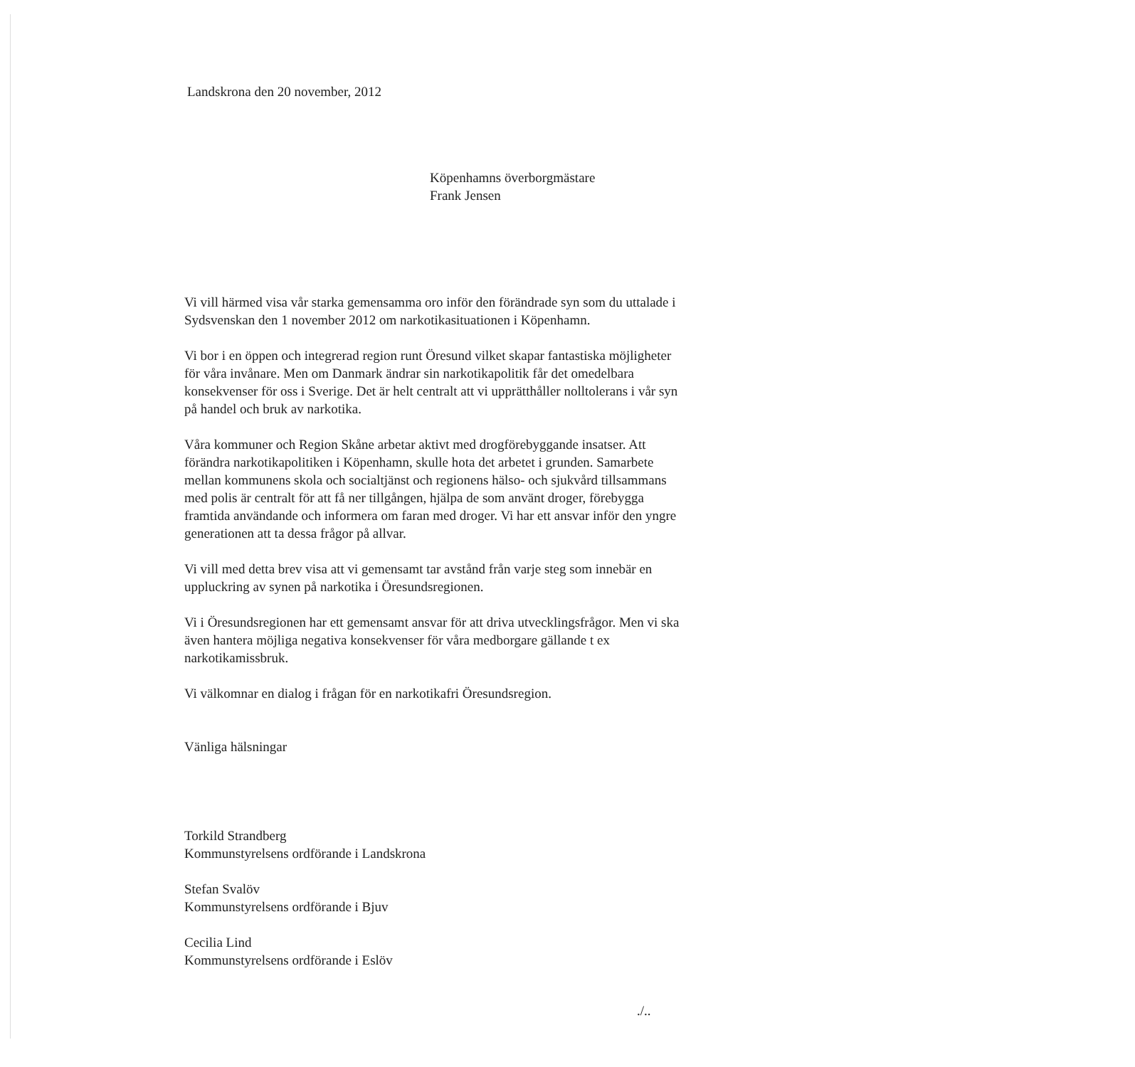Landskrona den 20 november, 2012
Köpenhamns överborgmästare
Frank Jensen
Vi vill härmed visa vår starka gemensamma oro inför den förändrade syn som du uttalade i Sydsvenskan den 1 november 2012 om narkotikasituationen i Köpenhamn.
Vi bor i en öppen och integrerad region runt Öresund vilket skapar fantastiska möjligheter för våra invånare. Men om Danmark ändrar sin narkotikapolitik får det omedelbara konsekvenser för oss i Sverige. Det är helt centralt att vi upprätthåller nolltolerans i vår syn på handel och bruk av narkotika.
Våra kommuner och Region Skåne arbetar aktivt med drogförebyggande insatser. Att förändra narkotikapolitiken i Köpenhamn, skulle hota det arbetet i grunden. Samarbete mellan kommunens skola och socialtjänst och regionens hälso- och sjukvård tillsammans med polis är centralt för att få ner tillgången, hjälpa de som använt droger, förebygga framtida användande och informera om faran med droger. Vi har ett ansvar inför den yngre generationen att ta dessa frågor på allvar.
Vi vill med detta brev visa att vi gemensamt tar avstånd från varje steg som innebär en uppluckring av synen på narkotika i Öresundsregionen.
Vi i Öresundsregionen har ett gemensamt ansvar för att driva utvecklingsfrågor. Men vi ska även hantera möjliga negativa konsekvenser för våra medborgare gällande t ex narkotikamissbruk.
Vi välkomnar en dialog i frågan för en narkotikafri Öresundsregion.
Vänliga hälsningar
Torkild Strandberg
Kommunstyrelsens ordförande i Landskrona
Stefan Svalöv
Kommunstyrelsens ordförande i Bjuv
Cecilia Lind
Kommunstyrelsens ordförande i Eslöv
./..